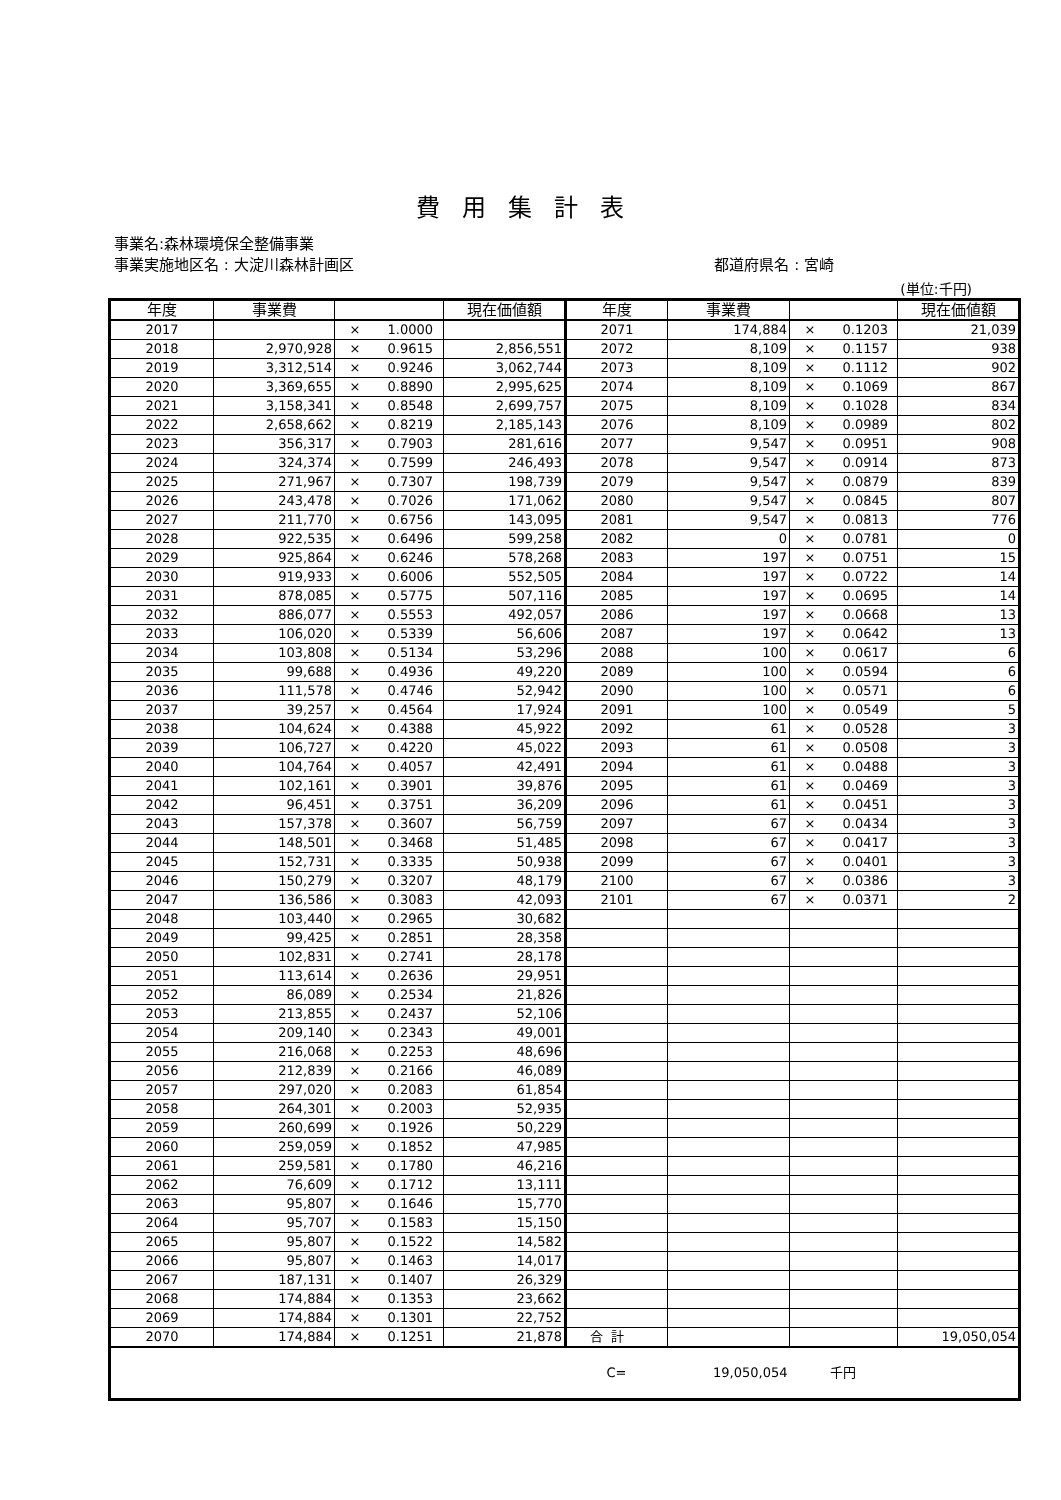費用集計表
事業名:森林環境保全整備事業
事業実施地区名 : 大淀川森林計画区 都道府県名 : 宮崎
(単位:千円)
| 年度 | 事業費 | | 現在価値額 | 年度 | 事業費 | | 現在価値額 |
| --- | --- | --- | --- | --- | --- | --- | --- |
| 2017 | | × 1.0000 | | 2071 | 174,884 | × 0.1203 | 21,039 |
| 2018 | 2,970,928 | × 0.9615 | 2,856,551 | 2072 | 8,109 | × 0.1157 | 938 |
| 2019 | 3,312,514 | × 0.9246 | 3,062,744 | 2073 | 8,109 | × 0.1112 | 902 |
| 2020 | 3,369,655 | × 0.8890 | 2,995,625 | 2074 | 8,109 | × 0.1069 | 867 |
| 2021 | 3,158,341 | × 0.8548 | 2,699,757 | 2075 | 8,109 | × 0.1028 | 834 |
| 2022 | 2,658,662 | × 0.8219 | 2,185,143 | 2076 | 8,109 | × 0.0989 | 802 |
| 2023 | 356,317 | × 0.7903 | 281,616 | 2077 | 9,547 | × 0.0951 | 908 |
| 2024 | 324,374 | × 0.7599 | 246,493 | 2078 | 9,547 | × 0.0914 | 873 |
| 2025 | 271,967 | × 0.7307 | 198,739 | 2079 | 9,547 | × 0.0879 | 839 |
| 2026 | 243,478 | × 0.7026 | 171,062 | 2080 | 9,547 | × 0.0845 | 807 |
| 2027 | 211,770 | × 0.6756 | 143,095 | 2081 | 9,547 | × 0.0813 | 776 |
| 2028 | 922,535 | × 0.6496 | 599,258 | 2082 | 0 | × 0.0781 | 0 |
| 2029 | 925,864 | × 0.6246 | 578,268 | 2083 | 197 | × 0.0751 | 15 |
| 2030 | 919,933 | × 0.6006 | 552,505 | 2084 | 197 | × 0.0722 | 14 |
| 2031 | 878,085 | × 0.5775 | 507,116 | 2085 | 197 | × 0.0695 | 14 |
| 2032 | 886,077 | × 0.5553 | 492,057 | 2086 | 197 | × 0.0668 | 13 |
| 2033 | 106,020 | × 0.5339 | 56,606 | 2087 | 197 | × 0.0642 | 13 |
| 2034 | 103,808 | × 0.5134 | 53,296 | 2088 | 100 | × 0.0617 | 6 |
| 2035 | 99,688 | × 0.4936 | 49,220 | 2089 | 100 | × 0.0594 | 6 |
| 2036 | 111,578 | × 0.4746 | 52,942 | 2090 | 100 | × 0.0571 | 6 |
| 2037 | 39,257 | × 0.4564 | 17,924 | 2091 | 100 | × 0.0549 | 5 |
| 2038 | 104,624 | × 0.4388 | 45,922 | 2092 | 61 | × 0.0528 | 3 |
| 2039 | 106,727 | × 0.4220 | 45,022 | 2093 | 61 | × 0.0508 | 3 |
| 2040 | 104,764 | × 0.4057 | 42,491 | 2094 | 61 | × 0.0488 | 3 |
| 2041 | 102,161 | × 0.3901 | 39,876 | 2095 | 61 | × 0.0469 | 3 |
| 2042 | 96,451 | × 0.3751 | 36,209 | 2096 | 61 | × 0.0451 | 3 |
| 2043 | 157,378 | × 0.3607 | 56,759 | 2097 | 67 | × 0.0434 | 3 |
| 2044 | 148,501 | × 0.3468 | 51,485 | 2098 | 67 | × 0.0417 | 3 |
| 2045 | 152,731 | × 0.3335 | 50,938 | 2099 | 67 | × 0.0401 | 3 |
| 2046 | 150,279 | × 0.3207 | 48,179 | 2100 | 67 | × 0.0386 | 3 |
| 2047 | 136,586 | × 0.3083 | 42,093 | 2101 | 67 | × 0.0371 | 2 |
| 2048 | 103,440 | × 0.2965 | 30,682 | | | | |
| 2049 | 99,425 | × 0.2851 | 28,358 | | | | |
| 2050 | 102,831 | × 0.2741 | 28,178 | | | | |
| 2051 | 113,614 | × 0.2636 | 29,951 | | | | |
| 2052 | 86,089 | × 0.2534 | 21,826 | | | | |
| 2053 | 213,855 | × 0.2437 | 52,106 | | | | |
| 2054 | 209,140 | × 0.2343 | 49,001 | | | | |
| 2055 | 216,068 | × 0.2253 | 48,696 | | | | |
| 2056 | 212,839 | × 0.2166 | 46,089 | | | | |
| 2057 | 297,020 | × 0.2083 | 61,854 | | | | |
| 2058 | 264,301 | × 0.2003 | 52,935 | | | | |
| 2059 | 260,699 | × 0.1926 | 50,229 | | | | |
| 2060 | 259,059 | × 0.1852 | 47,985 | | | | |
| 2061 | 259,581 | × 0.1780 | 46,216 | | | | |
| 2062 | 76,609 | × 0.1712 | 13,111 | | | | |
| 2063 | 95,807 | × 0.1646 | 15,770 | | | | |
| 2064 | 95,707 | × 0.1583 | 15,150 | | | | |
| 2065 | 95,807 | × 0.1522 | 14,582 | | | | |
| 2066 | 95,807 | × 0.1463 | 14,017 | | | | |
| 2067 | 187,131 | × 0.1407 | 26,329 | | | | |
| 2068 | 174,884 | × 0.1353 | 23,662 | | | | |
| 2069 | 174,884 | × 0.1301 | 22,752 | | | | |
| 2070 | 174,884 | × 0.1251 | 21,878 | 合 計 | | | 19,050,054 |
| | | | | C= | 19,050,054 | 千円 | |